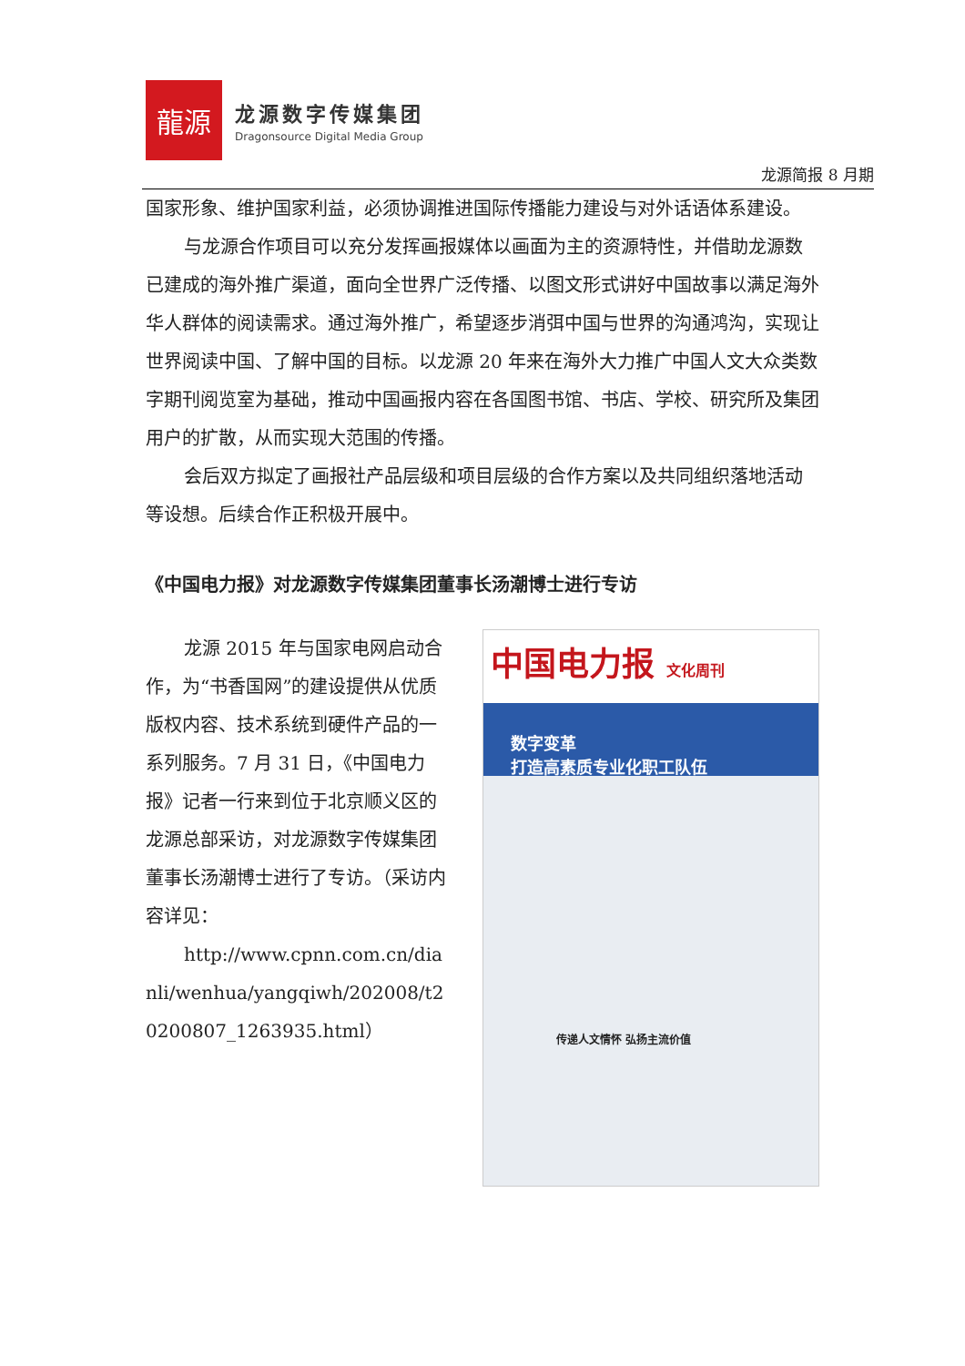龍源
龙源数字传媒集团
Dragonsource Digital Media Group
龙源简报 8 月期
国家形象、维护国家利益，必须协调推进国际传播能力建设与对外话语体系建设。
与龙源合作项目可以充分发挥画报媒体以画面为主的资源特性，并借助龙源数已建成的海外推广渠道，面向全世界广泛传播、以图文形式讲好中国故事以满足海外华人群体的阅读需求。通过海外推广，希望逐步消弭中国与世界的沟通鸿沟，实现让世界阅读中国、了解中国的目标。以龙源 20 年来在海外大力推广中国人文大众类数字期刊阅览室为基础，推动中国画报内容在各国图书馆、书店、学校、研究所及集团用户的扩散，从而实现大范围的传播。
会后双方拟定了画报社产品层级和项目层级的合作方案以及共同组织落地活动等设想。后续合作正积极开展中。
《中国电力报》对龙源数字传媒集团董事长汤潮博士进行专访
龙源 2015 年与国家电网启动合作，为“书香国网”的建设提供从优质版权内容、技术系统到硬件产品的一系列服务。7 月 31 日，《中国电力报》记者一行来到位于北京顺义区的龙源总部采访，对龙源数字传媒集团董事长汤潮博士进行了专访。（采访内容详见：
http://www.cpnn.com.cn/dianli/wenhua/yangqiwh/202008/t20200807_1263935.html）
中国电力报 文化周刊
数字变革
打造高素质专业化职工队伍
传递人文情怀 弘扬主流价值